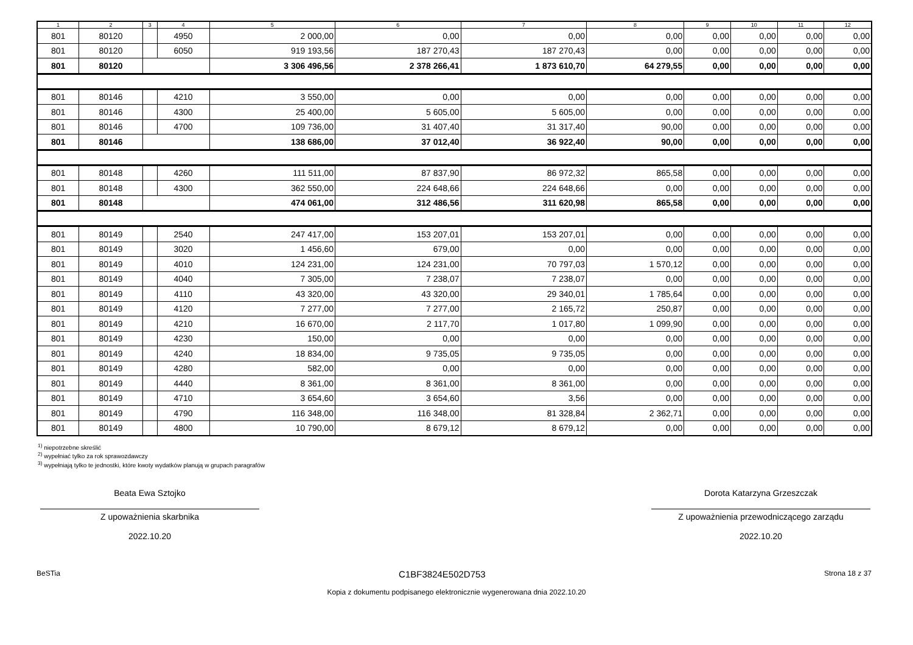| 1 | 2 | 3 | 4 | 5 | 6 | 7 | 8 | 9 | 10 | 11 | 12 |
| --- | --- | --- | --- | --- | --- | --- | --- | --- | --- | --- | --- |
| 801 | 80120 | | 4950 | 2 000,00 | 0,00 | 0,00 | 0,00 | 0,00 | 0,00 | 0,00 | 0,00 |
| 801 | 80120 | | 6050 | 919 193,56 | 187 270,43 | 187 270,43 | 0,00 | 0,00 | 0,00 | 0,00 | 0,00 |
| 801 | 80120 | | | 3 306 496,56 | 2 378 266,41 | 1 873 610,70 | 64 279,55 | 0,00 | 0,00 | 0,00 | 0,00 |
| 801 | 80146 | | 4210 | 3 550,00 | 0,00 | 0,00 | 0,00 | 0,00 | 0,00 | 0,00 | 0,00 |
| 801 | 80146 | | 4300 | 25 400,00 | 5 605,00 | 5 605,00 | 0,00 | 0,00 | 0,00 | 0,00 | 0,00 |
| 801 | 80146 | | 4700 | 109 736,00 | 31 407,40 | 31 317,40 | 90,00 | 0,00 | 0,00 | 0,00 | 0,00 |
| 801 | 80146 | | | 138 686,00 | 37 012,40 | 36 922,40 | 90,00 | 0,00 | 0,00 | 0,00 | 0,00 |
| 801 | 80148 | | 4260 | 111 511,00 | 87 837,90 | 86 972,32 | 865,58 | 0,00 | 0,00 | 0,00 | 0,00 |
| 801 | 80148 | | 4300 | 362 550,00 | 224 648,66 | 224 648,66 | 0,00 | 0,00 | 0,00 | 0,00 | 0,00 |
| 801 | 80148 | | | 474 061,00 | 312 486,56 | 311 620,98 | 865,58 | 0,00 | 0,00 | 0,00 | 0,00 |
| 801 | 80149 | | 2540 | 247 417,00 | 153 207,01 | 153 207,01 | 0,00 | 0,00 | 0,00 | 0,00 | 0,00 |
| 801 | 80149 | | 3020 | 1 456,60 | 679,00 | 0,00 | 0,00 | 0,00 | 0,00 | 0,00 | 0,00 |
| 801 | 80149 | | 4010 | 124 231,00 | 124 231,00 | 70 797,03 | 1 570,12 | 0,00 | 0,00 | 0,00 | 0,00 |
| 801 | 80149 | | 4040 | 7 305,00 | 7 238,07 | 7 238,07 | 0,00 | 0,00 | 0,00 | 0,00 | 0,00 |
| 801 | 80149 | | 4110 | 43 320,00 | 43 320,00 | 29 340,01 | 1 785,64 | 0,00 | 0,00 | 0,00 | 0,00 |
| 801 | 80149 | | 4120 | 7 277,00 | 7 277,00 | 2 165,72 | 250,87 | 0,00 | 0,00 | 0,00 | 0,00 |
| 801 | 80149 | | 4210 | 16 670,00 | 2 117,70 | 1 017,80 | 1 099,90 | 0,00 | 0,00 | 0,00 | 0,00 |
| 801 | 80149 | | 4230 | 150,00 | 0,00 | 0,00 | 0,00 | 0,00 | 0,00 | 0,00 | 0,00 |
| 801 | 80149 | | 4240 | 18 834,00 | 9 735,05 | 9 735,05 | 0,00 | 0,00 | 0,00 | 0,00 | 0,00 |
| 801 | 80149 | | 4280 | 582,00 | 0,00 | 0,00 | 0,00 | 0,00 | 0,00 | 0,00 | 0,00 |
| 801 | 80149 | | 4440 | 8 361,00 | 8 361,00 | 8 361,00 | 0,00 | 0,00 | 0,00 | 0,00 | 0,00 |
| 801 | 80149 | | 4710 | 3 654,60 | 3 654,60 | 3,56 | 0,00 | 0,00 | 0,00 | 0,00 | 0,00 |
| 801 | 80149 | | 4790 | 116 348,00 | 116 348,00 | 81 328,84 | 2 362,71 | 0,00 | 0,00 | 0,00 | 0,00 |
| 801 | 80149 | | 4800 | 10 790,00 | 8 679,12 | 8 679,12 | 0,00 | 0,00 | 0,00 | 0,00 | 0,00 |
<sup>1)</sup> niepotrzebne skreślić
<sup>2)</sup> wypełniać tylko za rok sprawozdawczy
<sup>3)</sup> wypełniają tylko te jednostki, które kwoty wydatków planują w grupach paragrafów
Beata Ewa Sztojko
Z upoważnienia skarbnika
2022.10.20
Dorota Katarzyna Grzeszczak
Z upoważnienia przewodniczącego zarządu
2022.10.20
BeSTia C1BF3824E502D753 Strona 18 z 37
Kopia z dokumentu podpisanego elektronicznie wygenerowana dnia 2022.10.20